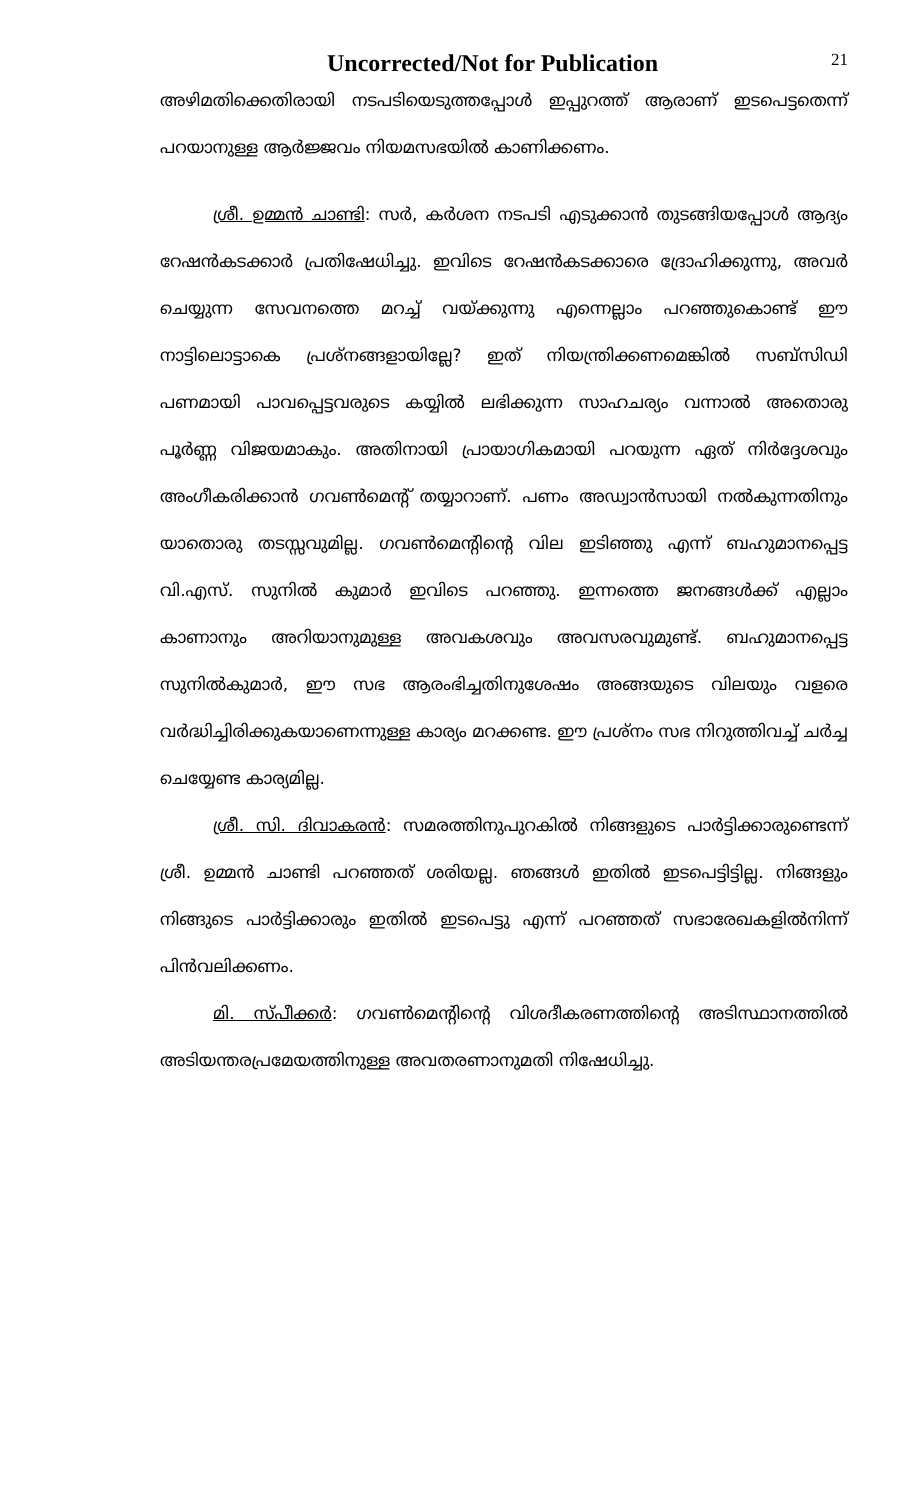Uncorrected/Not for Publication
21
അഴിമതിക്കെതിരായി നടപടിയെടുത്തപ്പോൾ ഇപ്പുറത്ത് ആരാണ് ഇടപെട്ടതെന്ന് പറയാനുള്ള ആർജ്ജവം നിയമസഭയിൽ കാണിക്കണം.
ശ്രീ. ഉമ്മൻ ചാണ്ടി: സർ, കർശന നടപടി എടുക്കാൻ തുടങ്ങിയപ്പോൾ ആദ്യം റേഷൻകടക്കാർ പ്രതിഷേധിച്ചു. ഇവിടെ റേഷൻകടക്കാരെ ദ്രോഹിക്കുന്നു, അവർ ചെയ്യുന്ന സേവനത്തെ മറച്ച് വയ്ക്കുന്നു എന്നെല്ലാം പറഞ്ഞുകൊണ്ട് ഈ നാട്ടിലൊട്ടാകെ പ്രശ്നങ്ങളായില്ലേ? ഇത് നിയന്ത്രിക്കണമെങ്കിൽ സബ്സിഡി പണമായി പാവപ്പെട്ടവരുടെ കയ്യിൽ ലഭിക്കുന്ന സാഹചര്യം വന്നാൽ അതൊരു പൂർണ്ണ വിജയമാകും. അതിനായി പ്രായാഗികമായി പറയുന്ന ഏത് നിർദ്ദേശവും അംഗീകരിക്കാൻ ഗവൺമെന്റ് തയ്യാറാണ്. പണം അഡ്വാൻസായി നൽകുന്നതിനും യാതൊരു തടസ്സവുമില്ല. ഗവൺമെന്റിന്റെ വില ഇടിഞ്ഞു എന്ന് ബഹുമാനപ്പെട്ട വി.എസ്. സുനിൽ കുമാർ ഇവിടെ പറഞ്ഞു. ഇന്നത്തെ ജനങ്ങൾക്ക് എല്ലാം കാണാനും അറിയാനുമുള്ള അവകശവും അവസരവുമുണ്ട്. ബഹുമാനപ്പെട്ട സുനിൽകുമാർ, ഈ സഭ ആരംഭിച്ചതിനുശേഷം അങ്ങയുടെ വിലയും വളരെ വർദ്ധിച്ചിരിക്കുകയാണെന്നുള്ള കാര്യം മറക്കണ്ട. ഈ പ്രശ്നം സഭ നിറുത്തിവച്ച് ചർച്ച ചെയ്യേണ്ട കാര്യമില്ല.
ശ്രീ. സി. ദിവാകരൻ: സമരത്തിനുപുറകിൽ നിങ്ങളുടെ പാർട്ടിക്കാരുണ്ടെന്ന് ശ്രീ. ഉമ്മൻ ചാണ്ടി പറഞ്ഞത് ശരിയല്ല. ഞങ്ങൾ ഇതിൽ ഇടപെട്ടിട്ടില്ല. നിങ്ങളും നിങ്ങുടെ പാർട്ടിക്കാരും ഇതിൽ ഇടപെട്ടു എന്ന് പറഞ്ഞത് സഭാരേഖകളിൽനിന്ന് പിൻവലിക്കണം.
മി. സ്പീക്കർ: ഗവൺമെന്റിന്റെ വിശദീകരണത്തിന്റെ അടിസ്ഥാനത്തിൽ അടിയന്തരപ്രമേയത്തിനുള്ള അവതരണാനുമതി നിഷേധിച്ചു.